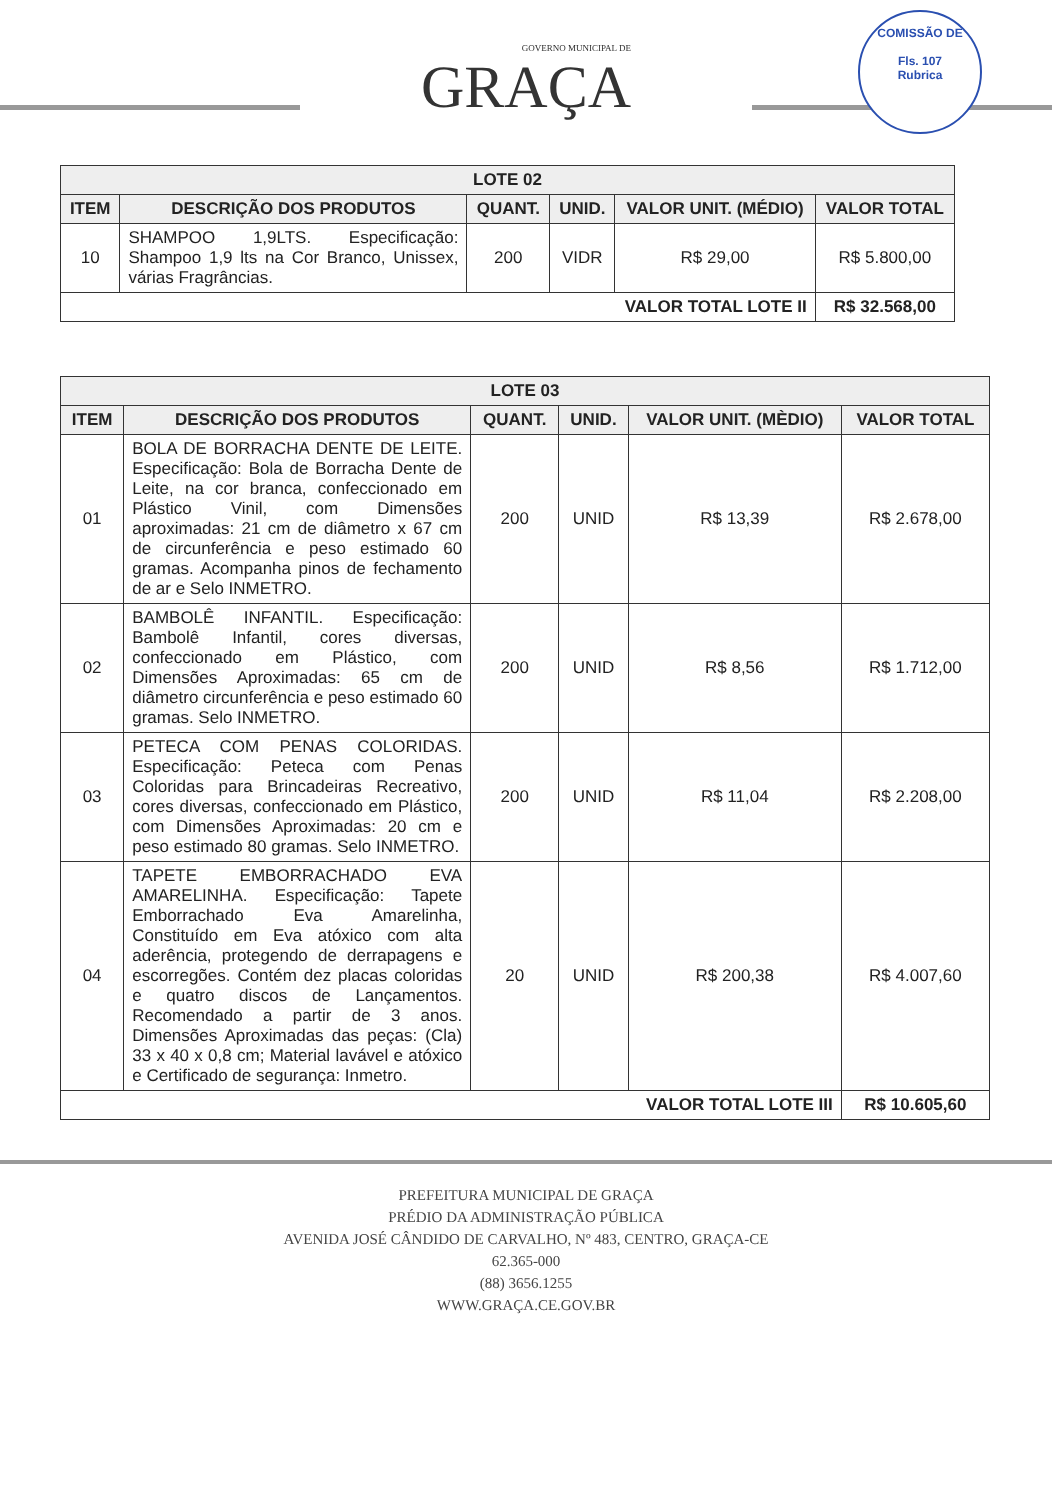GOVERNO MUNICIPAL DE
GRAÇA
COMISSÃO DE
Fls. 107
Rubrica
| LOTE 02 | | | | | |
| --- | --- | --- | --- | --- | --- |
| ITEM | DESCRIÇÃO DOS PRODUTOS | QUANT. | UNID. | VALOR UNIT. (MÉDIO) | VALOR TOTAL |
| 10 | SHAMPOO 1,9LTS. Especificação: Shampoo 1,9 lts na Cor Branco, Unissex, várias Fragrâncias. | 200 | VIDR | R$ 29,00 | R$ 5.800,00 |
| VALOR TOTAL LOTE II | | | | | R$ 32.568,00 |
| LOTE 03 | | | | | |
| --- | --- | --- | --- | --- | --- |
| ITEM | DESCRIÇÃO DOS PRODUTOS | QUANT. | UNID. | VALOR UNIT. (MÈDIO) | VALOR TOTAL |
| 01 | BOLA DE BORRACHA DENTE DE LEITE. Especificação: Bola de Borracha Dente de Leite, na cor branca, confeccionado em Plástico Vinil, com Dimensões aproximadas: 21 cm de diâmetro x 67 cm de circunferência e peso estimado 60 gramas. Acompanha pinos de fechamento de ar e Selo INMETRO. | 200 | UNID | R$ 13,39 | R$ 2.678,00 |
| 02 | BAMBOLÊ INFANTIL. Especificação: Bambolê Infantil, cores diversas, confeccionado em Plástico, com Dimensões Aproximadas: 65 cm de diâmetro circunferência e peso estimado 60 gramas. Selo INMETRO. | 200 | UNID | R$ 8,56 | R$ 1.712,00 |
| 03 | PETECA COM PENAS COLORIDAS. Especificação: Peteca com Penas Coloridas para Brincadeiras Recreativo, cores diversas, confeccionado em Plástico, com Dimensões Aproximadas: 20 cm e peso estimado 80 gramas. Selo INMETRO. | 200 | UNID | R$ 11,04 | R$ 2.208,00 |
| 04 | TAPETE EMBORRACHADO EVA AMARELINHA. Especificação: Tapete Emborrachado Eva Amarelinha, Constituído em Eva atóxico com alta aderência, protegendo de derrapagens e escorregões. Contém dez placas coloridas e quatro discos de Lançamentos. Recomendado a partir de 3 anos. Dimensões Aproximadas das peças: (Cla) 33 x 40 x 0,8 cm; Material lavável e atóxico e Certificado de segurança: Inmetro. | 20 | UNID | R$ 200,38 | R$ 4.007,60 |
| VALOR TOTAL LOTE III | | | | | R$ 10.605,60 |
PREFEITURA MUNICIPAL DE GRAÇA
PRÉDIO DA ADMINISTRAÇÃO PÚBLICA
AVENIDA JOSÉ CÂNDIDO DE CARVALHO, Nº 483, CENTRO, GRAÇA-CE
62.365-000
(88) 3656.1255
WWW.GRAÇA.CE.GOV.BR